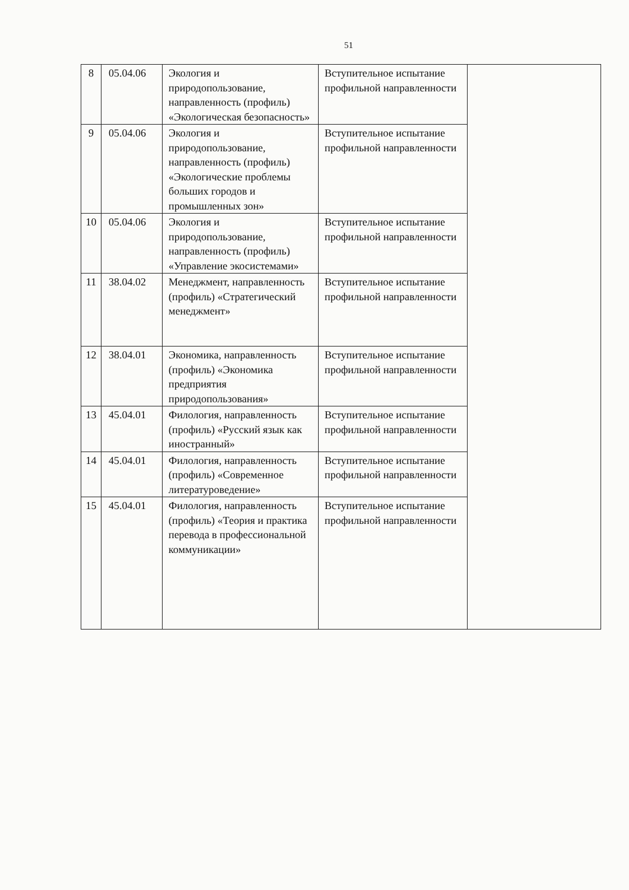51
| 8 | 05.04.06 | Экология и природопользование, направленность (профиль) «Экологическая безопасность» | Вступительное испытание профильной направленности | |
| 9 | 05.04.06 | Экология и природопользование, направленность (профиль) «Экологические проблемы больших городов и промышленных зон» | Вступительное испытание профильной направленности | |
| 10 | 05.04.06 | Экология и природопользование, направленность (профиль) «Управление экосистемами» | Вступительное испытание профильной направленности | |
| 11 | 38.04.02 | Менеджмент, направленность (профиль) «Стратегический менеджмент» | Вступительное испытание профильной направленности | |
| 12 | 38.04.01 | Экономика, направленность (профиль) «Экономика предприятия природопользования» | Вступительное испытание профильной направленности | |
| 13 | 45.04.01 | Филология, направленность (профиль) «Русский язык как иностранный» | Вступительное испытание профильной направленности | |
| 14 | 45.04.01 | Филология, направленность (профиль) «Современное литературоведение» | Вступительное испытание профильной направленности | |
| 15 | 45.04.01 | Филология, направленность (профиль) «Теория и практика перевода в профессиональной коммуникации» | Вступительное испытание профильной направленности | |